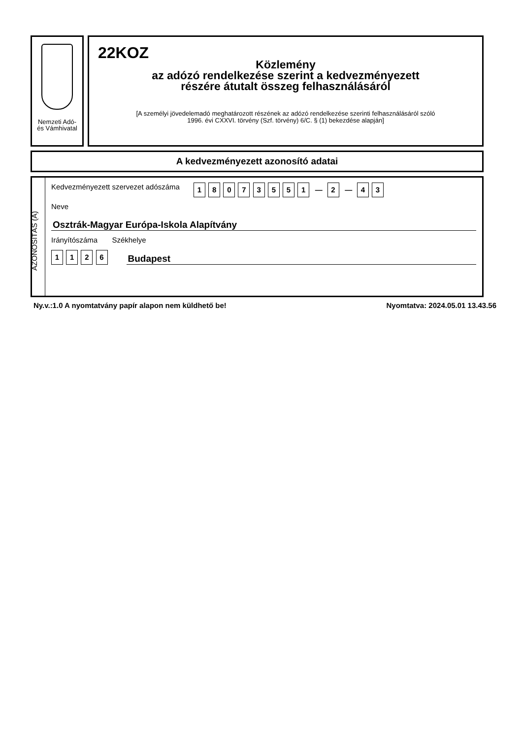Nemzeti Adó-
és Vámhivatal
22KOZ
Közlemény
az adózó rendelkezése szerint a kedvezményezett
részére átutalt összeg felhasználásáról
[A személyi jövedelemadó meghatározott részének az adózó rendelkezése szerinti felhasználásáról szóló
1996. évi CXXVI. törvény (Szf. törvény) 6/C. § (1) bekezdése alapján]
A kedvezményezett azonosító adatai
AZONOSÍTÁS (A)
Kedvezményezett szervezet adószáma 1 8 0 7 3 5 5 1 — 2 — 4 3
Neve
Osztrák-Magyar Európa-Iskola Alapítvány
Irányítószáma Székhelye
1 1 2 6
Budapest
Ny.v.:1.0 A nyomtatvány papír alapon nem küldhető be! Nyomtatva: 2024.05.01 13.43.56